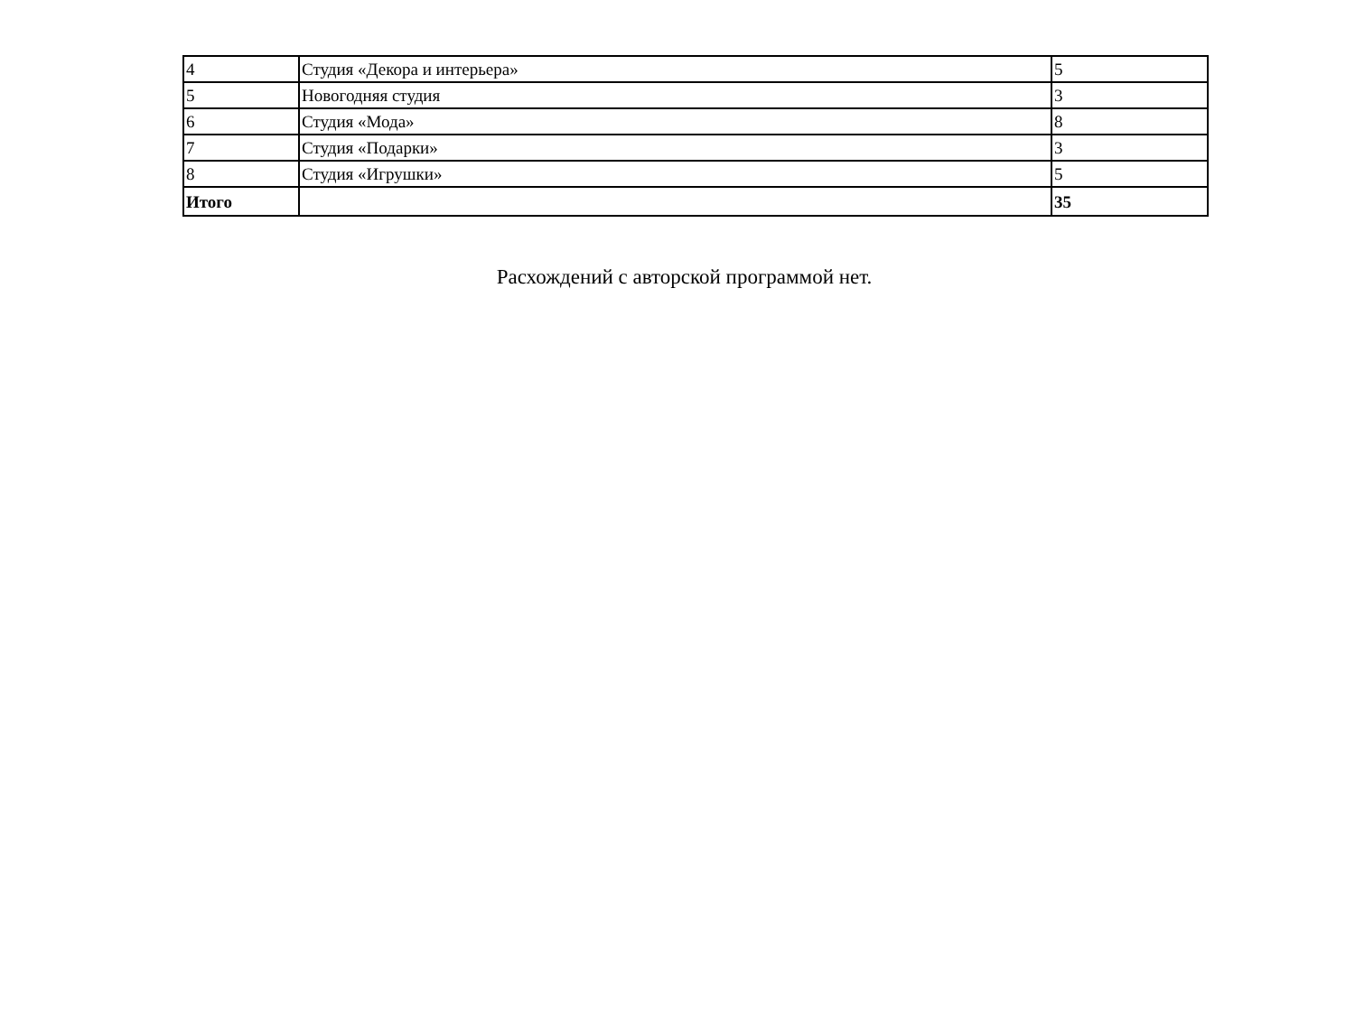| 4 | Студия «Декора и интерьера» | 5 |
| 5 | Новогодняя студия | 3 |
| 6 | Студия «Мода» | 8 |
| 7 | Студия «Подарки» | 3 |
| 8 | Студия «Игрушки» | 5 |
| Итого | | 35 |
Расхождений с авторской программой нет.